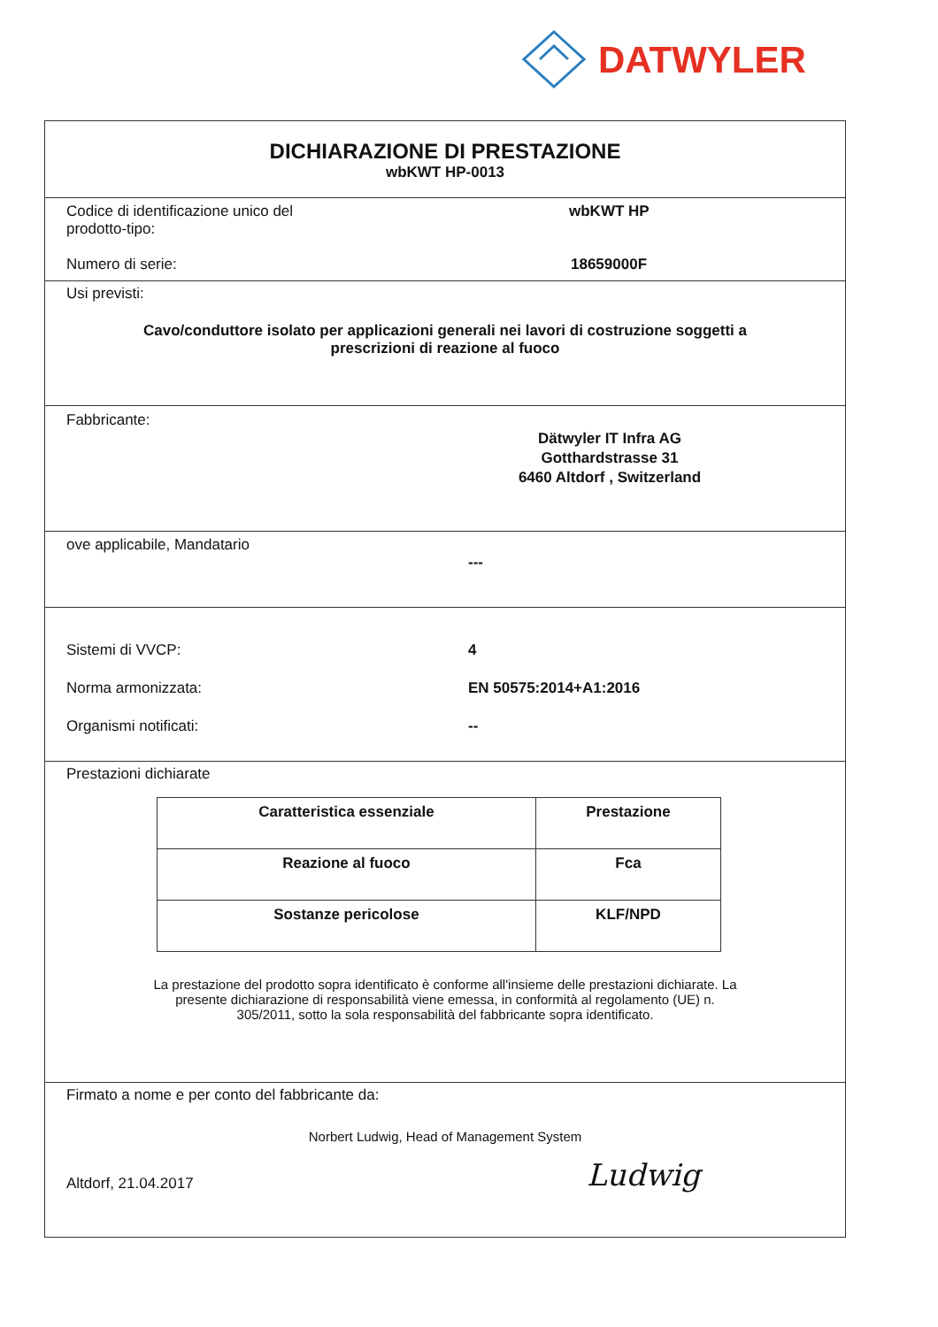DATWYLER
DICHIARAZIONE DI PRESTAZIONE
wbKWT HP-0013
Codice di identificazione unico del
prodotto-tipo:
wbKWT HP
Numero di serie: 18659000F
Usi previsti:
Cavo/conduttore isolato per applicazioni generali nei lavori di costruzione soggetti a
prescrizioni di reazione al fuoco
Fabbricante:
Dätwyler IT Infra AG
Gotthardstrasse 31
6460 Altdorf , Switzerland
ove applicabile, Mandatario
---
Sistemi di VVCP: 4
Norma armonizzata: EN 50575:2014+A1:2016
Organismi notificati: --
Prestazioni dichiarate
| Caratteristica essenziale | Prestazione |
| --- | --- |
| Reazione al fuoco | Fca |
| Sostanze pericolose | KLF/NPD |
La prestazione del prodotto sopra identificato è conforme all'insieme delle prestazioni dichiarate. La
presente dichiarazione di responsabilità viene emessa, in conformità al regolamento (UE) n.
305/2011, sotto la sola responsabilità del fabbricante sopra identificato.
Firmato a nome e per conto del fabbricante da:
Norbert Ludwig, Head of Management System
Altdorf, 21.04.2017 Ludwig